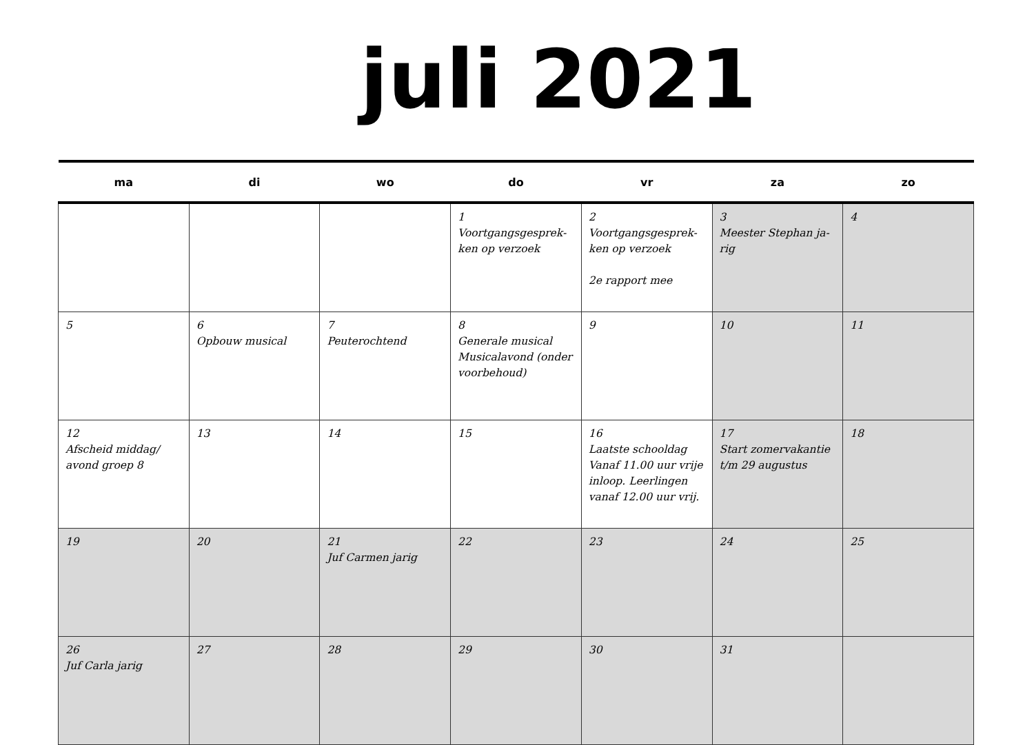juli 2021
| ma | di | wo | do | vr | za | zo |
| --- | --- | --- | --- | --- | --- | --- |
| | | | 1 Voortgangsgesprek-ken op verzoek | 2 Voortgangsgesprek-ken op verzoek 2e rapport mee | 3 Meester Stephan ja-rig | 4 |
| 5 | 6 Opbouw musical | 7 Peuterochtend | 8 Generale musical Musicalavond (onder voorbehoud) | 9 | 10 | 11 |
| 12 Afscheid middag/ avond groep 8 | 13 | 14 | 15 | 16 Laatste schooldag Vanaf 11.00 uur vrije inloop. Leerlingen vanaf 12.00 uur vrij. | 17 Start zomervakantie t/m 29 augustus | 18 |
| 19 | 20 | 21 Juf Carmen jarig | 22 | 23 | 24 | 25 |
| 26 Juf Carla jarig | 27 | 28 | 29 | 30 | 31 | |